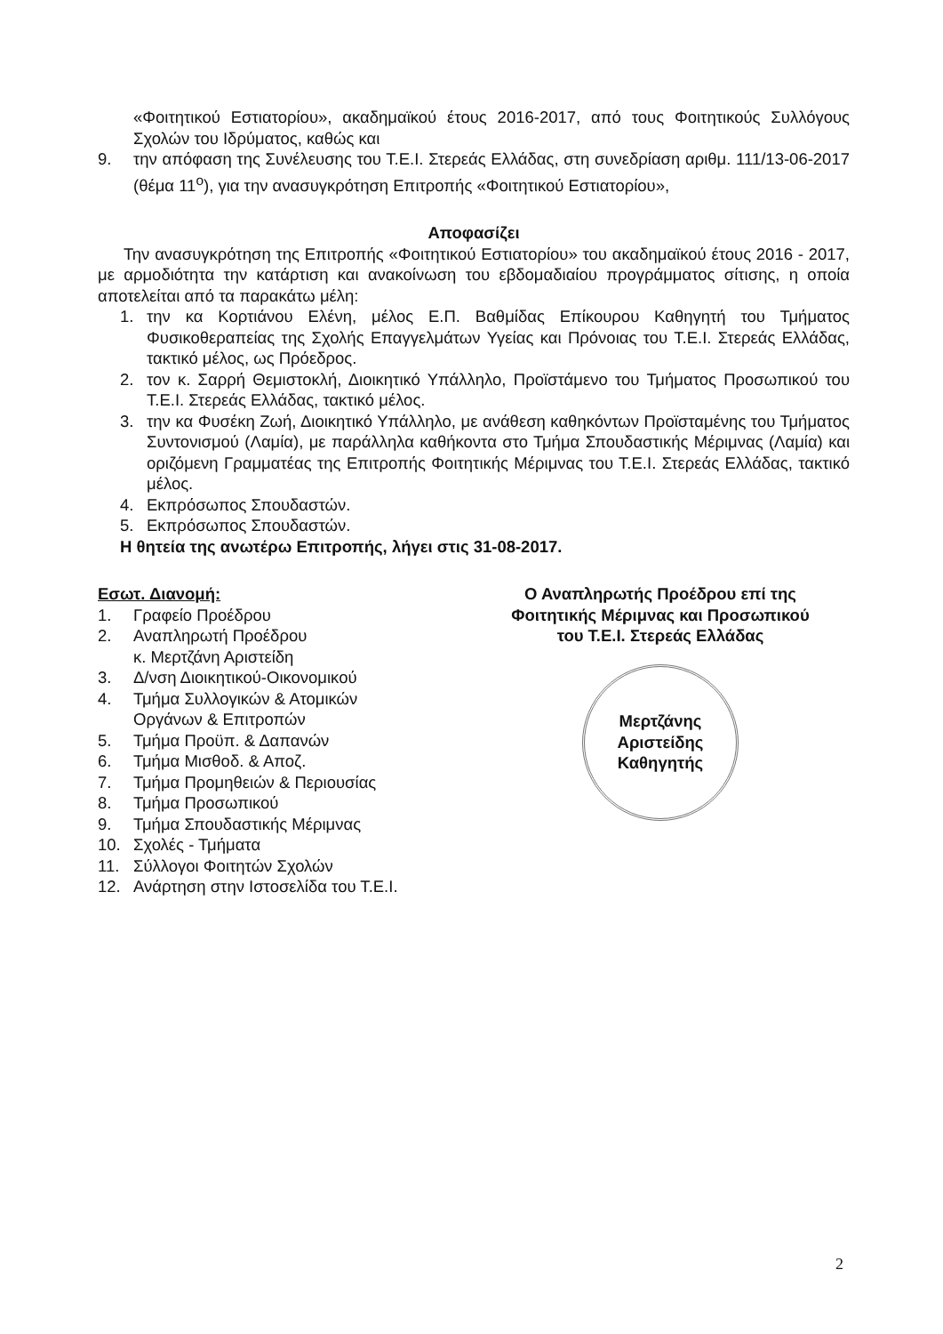«Φοιτητικού Εστιατορίου», ακαδημαϊκού έτους 2016-2017, από τους Φοιτητικούς Συλλόγους Σχολών του Ιδρύματος, καθώς και
9. την απόφαση της Συνέλευσης του Τ.Ε.Ι. Στερεάς Ελλάδας, στη συνεδρίαση αριθμ. 111/13-06-2017 (θέμα 11<sup>ο</sup>), για την ανασυγκρότηση Επιτροπής «Φοιτητικού Εστιατορίου»,
Αποφασίζει
Την ανασυγκρότηση της Επιτροπής «Φοιτητικού Εστιατορίου» του ακαδημαϊκού έτους 2016 - 2017, με αρμοδιότητα την κατάρτιση και ανακοίνωση του εβδομαδιαίου προγράμματος σίτισης, η οποία αποτελείται από τα παρακάτω μέλη:
1. την κα Κορτιάνου Ελένη, μέλος Ε.Π. Βαθμίδας Επίκουρου Καθηγητή του Τμήματος Φυσικοθεραπείας της Σχολής Επαγγελμάτων Υγείας και Πρόνοιας του Τ.Ε.Ι. Στερεάς Ελλάδας, τακτικό μέλος, ως Πρόεδρος.
2. τον κ. Σαρρή Θεμιστοκλή, Διοικητικό Υπάλληλο, Προϊστάμενο του Τμήματος Προσωπικού του Τ.Ε.Ι. Στερεάς Ελλάδας, τακτικό μέλος.
3. την κα Φυσέκη Ζωή, Διοικητικό Υπάλληλο, με ανάθεση καθηκόντων Προϊσταμένης του Τμήματος Συντονισμού (Λαμία), με παράλληλα καθήκοντα στο Τμήμα Σπουδαστικής Μέριμνας (Λαμία) και οριζόμενη Γραμματέας της Επιτροπής Φοιτητικής Μέριμνας του Τ.Ε.Ι. Στερεάς Ελλάδας, τακτικό μέλος.
4. Εκπρόσωπος Σπουδαστών.
5. Εκπρόσωπος Σπουδαστών.
Η θητεία της ανωτέρω Επιτροπής, λήγει στις 31-08-2017.
Εσωτ. Διανομή:
1. Γραφείο Προέδρου
2. Αναπληρωτή Προέδρου
κ. Μερτζάνη Αριστείδη
3. Δ/νση Διοικητικού-Οικονομικού
4. Τμήμα Συλλογικών & Ατομικών
Οργάνων & Επιτροπών
5. Τμήμα Προϋπ. & Δαπανών
6. Τμήμα Μισθοδ. & Αποζ.
7. Τμήμα Προμηθειών & Περιουσίας
8. Τμήμα Προσωπικού
9. Τμήμα Σπουδαστικής Μέριμνας
10. Σχολές - Τμήματα
11. Σύλλογοι Φοιτητών Σχολών
12. Ανάρτηση στην Ιστοσελίδα του Τ.Ε.Ι.
Ο Αναπληρωτής Προέδρου επί της
Φοιτητικής Μέριμνας και Προσωπικού
του Τ.Ε.Ι. Στερεάς Ελλάδας
Μερτζάνης Αριστείδης
Καθηγητής
2